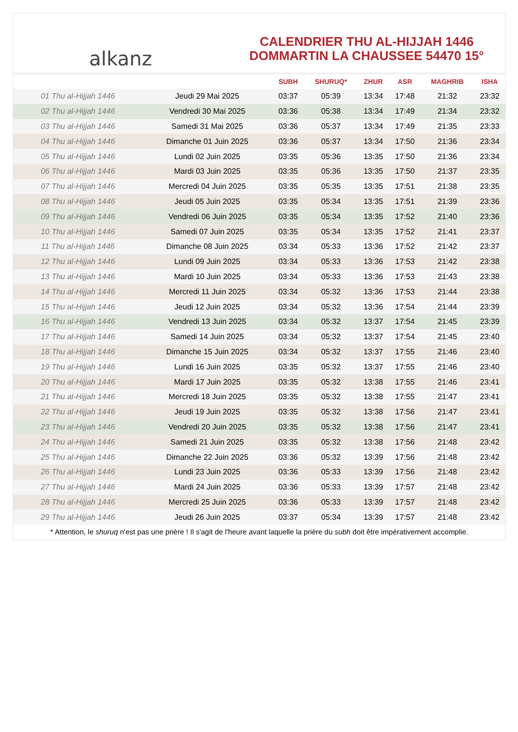alkanz
CALENDRIER THU AL-HIJJAH 1446
DOMMARTIN LA CHAUSSEE 54470 15°
| | | SUBH | SHURUQ* | ZHUR | ASR | MAGHRIB | ISHA |
| --- | --- | --- | --- | --- | --- | --- | --- |
| 01 Thu al-Hijjah 1446 | Jeudi 29 Mai 2025 | 03:37 | 05:39 | 13:34 | 17:48 | 21:32 | 23:32 |
| 02 Thu al-Hijjah 1446 | Vendredi 30 Mai 2025 | 03:36 | 05:38 | 13:34 | 17:49 | 21:34 | 23:32 |
| 03 Thu al-Hijjah 1446 | Samedi 31 Mai 2025 | 03:36 | 05:37 | 13:34 | 17:49 | 21:35 | 23:33 |
| 04 Thu al-Hijjah 1446 | Dimanche 01 Juin 2025 | 03:36 | 05:37 | 13:34 | 17:50 | 21:36 | 23:34 |
| 05 Thu al-Hijjah 1446 | Lundi 02 Juin 2025 | 03:35 | 05:36 | 13:35 | 17:50 | 21:36 | 23:34 |
| 06 Thu al-Hijjah 1446 | Mardi 03 Juin 2025 | 03:35 | 05:36 | 13:35 | 17:50 | 21:37 | 23:35 |
| 07 Thu al-Hijjah 1446 | Mercredi 04 Juin 2025 | 03:35 | 05:35 | 13:35 | 17:51 | 21:38 | 23:35 |
| 08 Thu al-Hijjah 1446 | Jeudi 05 Juin 2025 | 03:35 | 05:34 | 13:35 | 17:51 | 21:39 | 23:36 |
| 09 Thu al-Hijjah 1446 | Vendredi 06 Juin 2025 | 03:35 | 05:34 | 13:35 | 17:52 | 21:40 | 23:36 |
| 10 Thu al-Hijjah 1446 | Samedi 07 Juin 2025 | 03:35 | 05:34 | 13:35 | 17:52 | 21:41 | 23:37 |
| 11 Thu al-Hijjah 1446 | Dimanche 08 Juin 2025 | 03:34 | 05:33 | 13:36 | 17:52 | 21:42 | 23:37 |
| 12 Thu al-Hijjah 1446 | Lundi 09 Juin 2025 | 03:34 | 05:33 | 13:36 | 17:53 | 21:42 | 23:38 |
| 13 Thu al-Hijjah 1446 | Mardi 10 Juin 2025 | 03:34 | 05:33 | 13:36 | 17:53 | 21:43 | 23:38 |
| 14 Thu al-Hijjah 1446 | Mercredi 11 Juin 2025 | 03:34 | 05:32 | 13:36 | 17:53 | 21:44 | 23:38 |
| 15 Thu al-Hijjah 1446 | Jeudi 12 Juin 2025 | 03:34 | 05:32 | 13:36 | 17:54 | 21:44 | 23:39 |
| 16 Thu al-Hijjah 1446 | Vendredi 13 Juin 2025 | 03:34 | 05:32 | 13:37 | 17:54 | 21:45 | 23:39 |
| 17 Thu al-Hijjah 1446 | Samedi 14 Juin 2025 | 03:34 | 05:32 | 13:37 | 17:54 | 21:45 | 23:40 |
| 18 Thu al-Hijjah 1446 | Dimanche 15 Juin 2025 | 03:34 | 05:32 | 13:37 | 17:55 | 21:46 | 23:40 |
| 19 Thu al-Hijjah 1446 | Lundi 16 Juin 2025 | 03:35 | 05:32 | 13:37 | 17:55 | 21:46 | 23:40 |
| 20 Thu al-Hijjah 1446 | Mardi 17 Juin 2025 | 03:35 | 05:32 | 13:38 | 17:55 | 21:46 | 23:41 |
| 21 Thu al-Hijjah 1446 | Mercredi 18 Juin 2025 | 03:35 | 05:32 | 13:38 | 17:55 | 21:47 | 23:41 |
| 22 Thu al-Hijjah 1446 | Jeudi 19 Juin 2025 | 03:35 | 05:32 | 13:38 | 17:56 | 21:47 | 23:41 |
| 23 Thu al-Hijjah 1446 | Vendredi 20 Juin 2025 | 03:35 | 05:32 | 13:38 | 17:56 | 21:47 | 23:41 |
| 24 Thu al-Hijjah 1446 | Samedi 21 Juin 2025 | 03:35 | 05:32 | 13:38 | 17:56 | 21:48 | 23:42 |
| 25 Thu al-Hijjah 1446 | Dimanche 22 Juin 2025 | 03:36 | 05:32 | 13:39 | 17:56 | 21:48 | 23:42 |
| 26 Thu al-Hijjah 1446 | Lundi 23 Juin 2025 | 03:36 | 05:33 | 13:39 | 17:56 | 21:48 | 23:42 |
| 27 Thu al-Hijjah 1446 | Mardi 24 Juin 2025 | 03:36 | 05:33 | 13:39 | 17:57 | 21:48 | 23:42 |
| 28 Thu al-Hijjah 1446 | Mercredi 25 Juin 2025 | 03:36 | 05:33 | 13:39 | 17:57 | 21:48 | 23:42 |
| 29 Thu al-Hijjah 1446 | Jeudi 26 Juin 2025 | 03:37 | 05:34 | 13:39 | 17:57 | 21:48 | 23:42 |
* Attention, le shuruq n'est pas une prière ! Il s'agit de l'heure avant laquelle la prière du subh doit être impérativement accomplie.